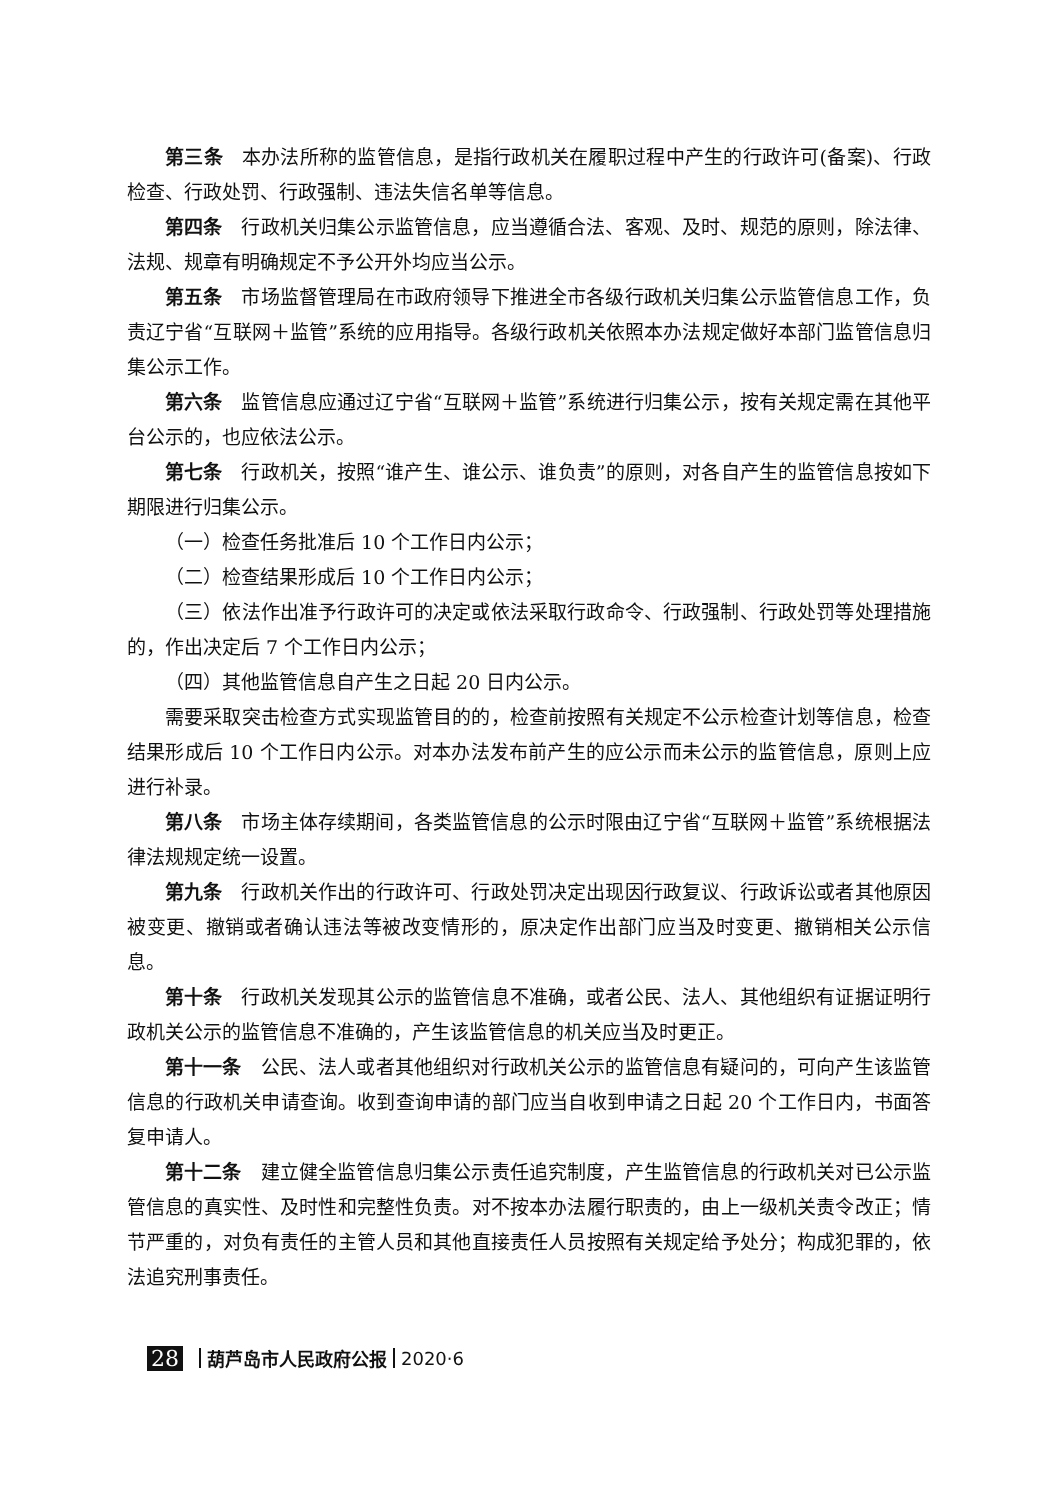第三条 本办法所称的监管信息，是指行政机关在履职过程中产生的行政许可(备案)、行政检查、行政处罚、行政强制、违法失信名单等信息。
第四条 行政机关归集公示监管信息，应当遵循合法、客观、及时、规范的原则，除法律、法规、规章有明确规定不予公开外均应当公示。
第五条 市场监督管理局在市政府领导下推进全市各级行政机关归集公示监管信息工作，负责辽宁省“互联网＋监管”系统的应用指导。各级行政机关依照本办法规定做好本部门监管信息归集公示工作。
第六条 监管信息应通过辽宁省“互联网＋监管”系统进行归集公示，按有关规定需在其他平台公示的，也应依法公示。
第七条 行政机关，按照“谁产生、谁公示、谁负责”的原则，对各自产生的监管信息按如下期限进行归集公示。
（一）检查任务批准后 10 个工作日内公示；
（二）检查结果形成后 10 个工作日内公示；
（三）依法作出准予行政许可的决定或依法采取行政命令、行政强制、行政处罚等处理措施的，作出决定后 7 个工作日内公示；
（四）其他监管信息自产生之日起 20 日内公示。
需要采取突击检查方式实现监管目的的，检查前按照有关规定不公示检查计划等信息，检查结果形成后 10 个工作日内公示。对本办法发布前产生的应公示而未公示的监管信息，原则上应进行补录。
第八条 市场主体存续期间，各类监管信息的公示时限由辽宁省“互联网＋监管”系统根据法律法规规定统一设置。
第九条 行政机关作出的行政许可、行政处罚决定出现因行政复议、行政诉讼或者其他原因被变更、撤销或者确认违法等被改变情形的，原决定作出部门应当及时变更、撤销相关公示信息。
第十条 行政机关发现其公示的监管信息不准确，或者公民、法人、其他组织有证据证明行政机关公示的监管信息不准确的，产生该监管信息的机关应当及时更正。
第十一条 公民、法人或者其他组织对行政机关公示的监管信息有疑问的，可向产生该监管信息的行政机关申请查询。收到查询申请的部门应当自收到申请之日起 20 个工作日内，书面答复申请人。
第十二条 建立健全监管信息归集公示责任追究制度，产生监管信息的行政机关对已公示监管信息的真实性、及时性和完整性负责。对不按本办法履行职责的，由上一级机关责令改正；情节严重的，对负有责任的主管人员和其他直接责任人员按照有关规定给予处分；构成犯罪的，依法追究刑事责任。
28 葫芦岛市人民政府公报 2020·6